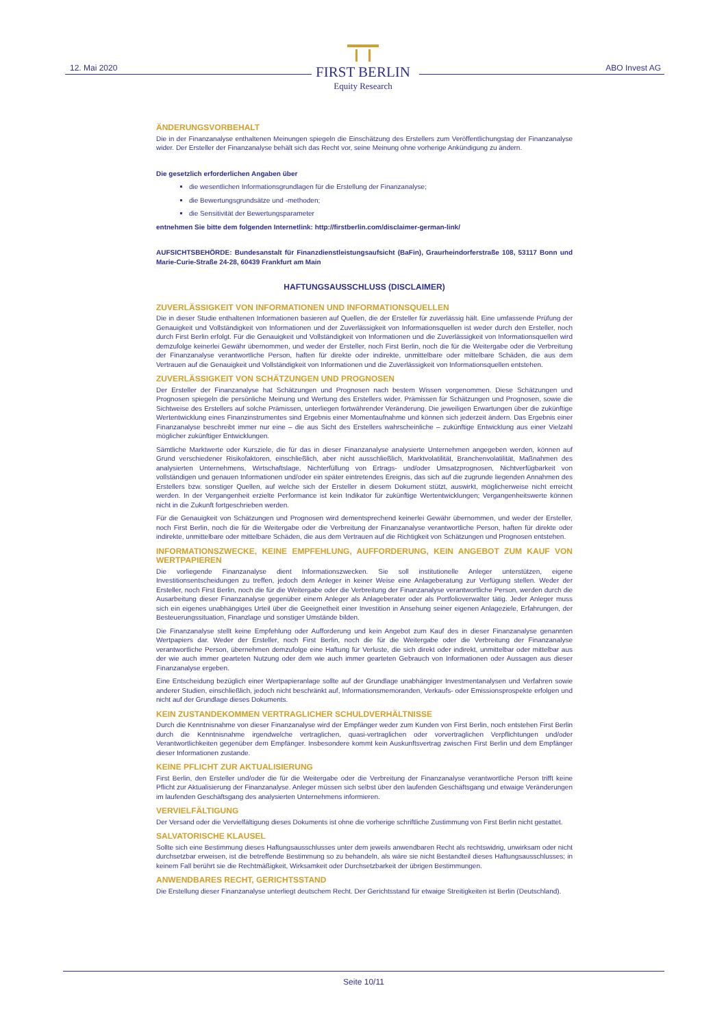12. Mai 2020 ABO Invest AG
FIRST BERLIN
Equity Research
ÄNDERUNGSVORBEHALT
Die in der Finanzanalyse enthaltenen Meinungen spiegeln die Einschätzung des Erstellers zum Veröffentlichungstag der Finanzanalyse wider. Der Ersteller der Finanzanalyse behält sich das Recht vor, seine Meinung ohne vorherige Ankündigung zu ändern.
Die gesetzlich erforderlichen Angaben über
die wesentlichen Informationsgrundlagen für die Erstellung der Finanzanalyse;
die Bewertungsgrundsätze und -methoden;
die Sensitivität der Bewertungsparameter
entnehmen Sie bitte dem folgenden Internetlink: http://firstberlin.com/disclaimer-german-link/
AUFSICHTSBEHÖRDE: Bundesanstalt für Finanzdienstleistungsaufsicht (BaFin), Graurheindorferstraße 108, 53117 Bonn und Marie-Curie-Straße 24-28, 60439 Frankfurt am Main
HAFTUNGSAUSSCHLUSS (DISCLAIMER)
ZUVERLÄSSIGKEIT VON INFORMATIONEN UND INFORMATIONSQUELLEN
Die in dieser Studie enthaltenen Informationen basieren auf Quellen, die der Ersteller für zuverlässig hält. Eine umfassende Prüfung der Genauigkeit und Vollständigkeit von Informationen und der Zuverlässigkeit von Informationsquellen ist weder durch den Ersteller, noch durch First Berlin erfolgt. Für die Genauigkeit und Vollständigkeit von Informationen und die Zuverlässigkeit von Informationsquellen wird demzufolge keinerlei Gewähr übernommen, und weder der Ersteller, noch First Berlin, noch die für die Weitergabe oder die Verbreitung der Finanzanalyse verantwortliche Person, haften für direkte oder indirekte, unmittelbare oder mittelbare Schäden, die aus dem Vertrauen auf die Genauigkeit und Vollständigkeit von Informationen und die Zuverlässigkeit von Informationsquellen entstehen.
ZUVERLÄSSIGKEIT VON SCHÄTZUNGEN UND PROGNOSEN
Der Ersteller der Finanzanalyse hat Schätzungen und Prognosen nach bestem Wissen vorgenommen. Diese Schätzungen und Prognosen spiegeln die persönliche Meinung und Wertung des Erstellers wider. Prämissen für Schätzungen und Prognosen, sowie die Sichtweise des Erstellers auf solche Prämissen, unterliegen fortwährender Veränderung. Die jeweiligen Erwartungen über die zukünftige Wertentwicklung eines Finanzinstrumentes sind Ergebnis einer Momentaufnahme und können sich jederzeit ändern. Das Ergebnis einer Finanzanalyse beschreibt immer nur eine – die aus Sicht des Erstellers wahrscheinliche – zukünftige Entwicklung aus einer Vielzahl möglicher zukünftiger Entwicklungen.
Sämtliche Marktwerte oder Kursziele, die für das in dieser Finanzanalyse analysierte Unternehmen angegeben werden, können auf Grund verschiedener Risikofaktoren, einschließlich, aber nicht ausschließlich, Marktvolatilität, Branchenvolatilität, Maßnahmen des analysierten Unternehmens, Wirtschaftslage, Nichterfüllung von Ertrags- und/oder Umsatzprognosen, Nichtverfügbarkeit von vollständigen und genauen Informationen und/oder ein später eintretendes Ereignis, das sich auf die zugrunde liegenden Annahmen des Erstellers bzw. sonstiger Quellen, auf welche sich der Ersteller in diesem Dokument stützt, auswirkt, möglicherweise nicht erreicht werden. In der Vergangenheit erzielte Performance ist kein Indikator für zukünftige Wertentwicklungen; Vergangenheitswerte können nicht in die Zukunft fortgeschrieben werden.
Für die Genauigkeit von Schätzungen und Prognosen wird dementsprechend keinerlei Gewähr übernommen, und weder der Ersteller, noch First Berlin, noch die für die Weitergabe oder die Verbreitung der Finanzanalyse verantwortliche Person, haften für direkte oder indirekte, unmittelbare oder mittelbare Schäden, die aus dem Vertrauen auf die Richtigkeit von Schätzungen und Prognosen entstehen.
INFORMATIONSZWECKE, KEINE EMPFEHLUNG, AUFFORDERUNG, KEIN ANGEBOT ZUM KAUF VON WERTPAPIEREN
Die vorliegende Finanzanalyse dient Informationszwecken. Sie soll institutionelle Anleger unterstützen, eigene Investitionsentscheidungen zu treffen, jedoch dem Anleger in keiner Weise eine Anlageberatung zur Verfügung stellen. Weder der Ersteller, noch First Berlin, noch die für die Weitergabe oder die Verbreitung der Finanzanalyse verantwortliche Person, werden durch die Ausarbeitung dieser Finanzanalyse gegenüber einem Anleger als Anlageberater oder als Portfolioverwalter tätig. Jeder Anleger muss sich ein eigenes unabhängiges Urteil über die Geeignetheit einer Investition in Ansehung seiner eigenen Anlageziele, Erfahrungen, der Besteuerungssituation, Finanzlage und sonstiger Umstände bilden.
Die Finanzanalyse stellt keine Empfehlung oder Aufforderung und kein Angebot zum Kauf des in dieser Finanzanalyse genannten Wertpapiers dar. Weder der Ersteller, noch First Berlin, noch die für die Weitergabe oder die Verbreitung der Finanzanalyse verantwortliche Person, übernehmen demzufolge eine Haftung für Verluste, die sich direkt oder indirekt, unmittelbar oder mittelbar aus der wie auch immer gearteten Nutzung oder dem wie auch immer gearteten Gebrauch von Informationen oder Aussagen aus dieser Finanzanalyse ergeben.
Eine Entscheidung bezüglich einer Wertpapieranlage sollte auf der Grundlage unabhängiger Investmentanalysen und Verfahren sowie anderer Studien, einschließlich, jedoch nicht beschränkt auf, Informationsmemoranden, Verkaufs- oder Emissionsprospekte erfolgen und nicht auf der Grundlage dieses Dokuments.
KEIN ZUSTANDEKOMMEN VERTRAGLICHER SCHULDVERHÄLTNISSE
Durch die Kenntnisnahme von dieser Finanzanalyse wird der Empfänger weder zum Kunden von First Berlin, noch entstehen First Berlin durch die Kenntnisnahme irgendwelche vertraglichen, quasi-vertraglichen oder vorvertraglichen Verpflichtungen und/oder Verantwortlichkeiten gegenüber dem Empfänger. Insbesondere kommt kein Auskunftsvertrag zwischen First Berlin und dem Empfänger dieser Informationen zustande.
KEINE PFLICHT ZUR AKTUALISIERUNG
First Berlin, den Ersteller und/oder die für die Weitergabe oder die Verbreitung der Finanzanalyse verantwortliche Person trifft keine Pflicht zur Aktualisierung der Finanzanalyse. Anleger müssen sich selbst über den laufenden Geschäftsgang und etwaige Veränderungen im laufenden Geschäftsgang des analysierten Unternehmens informieren.
VERVIELFÄLTIGUNG
Der Versand oder die Vervielfältigung dieses Dokuments ist ohne die vorherige schriftliche Zustimmung von First Berlin nicht gestattet.
SALVATORISCHE KLAUSEL
Sollte sich eine Bestimmung dieses Haftungsausschlusses unter dem jeweils anwendbaren Recht als rechtswidrig, unwirksam oder nicht durchsetzbar erweisen, ist die betreffende Bestimmung so zu behandeln, als wäre sie nicht Bestandteil dieses Haftungsausschlusses; in keinem Fall berührt sie die Rechtmäßigkeit, Wirksamkeit oder Durchsetzbarkeit der übrigen Bestimmungen.
ANWENDBARES RECHT, GERICHTSSTAND
Die Erstellung dieser Finanzanalyse unterliegt deutschem Recht. Der Gerichtsstand für etwaige Streitigkeiten ist Berlin (Deutschland).
Seite 10/11